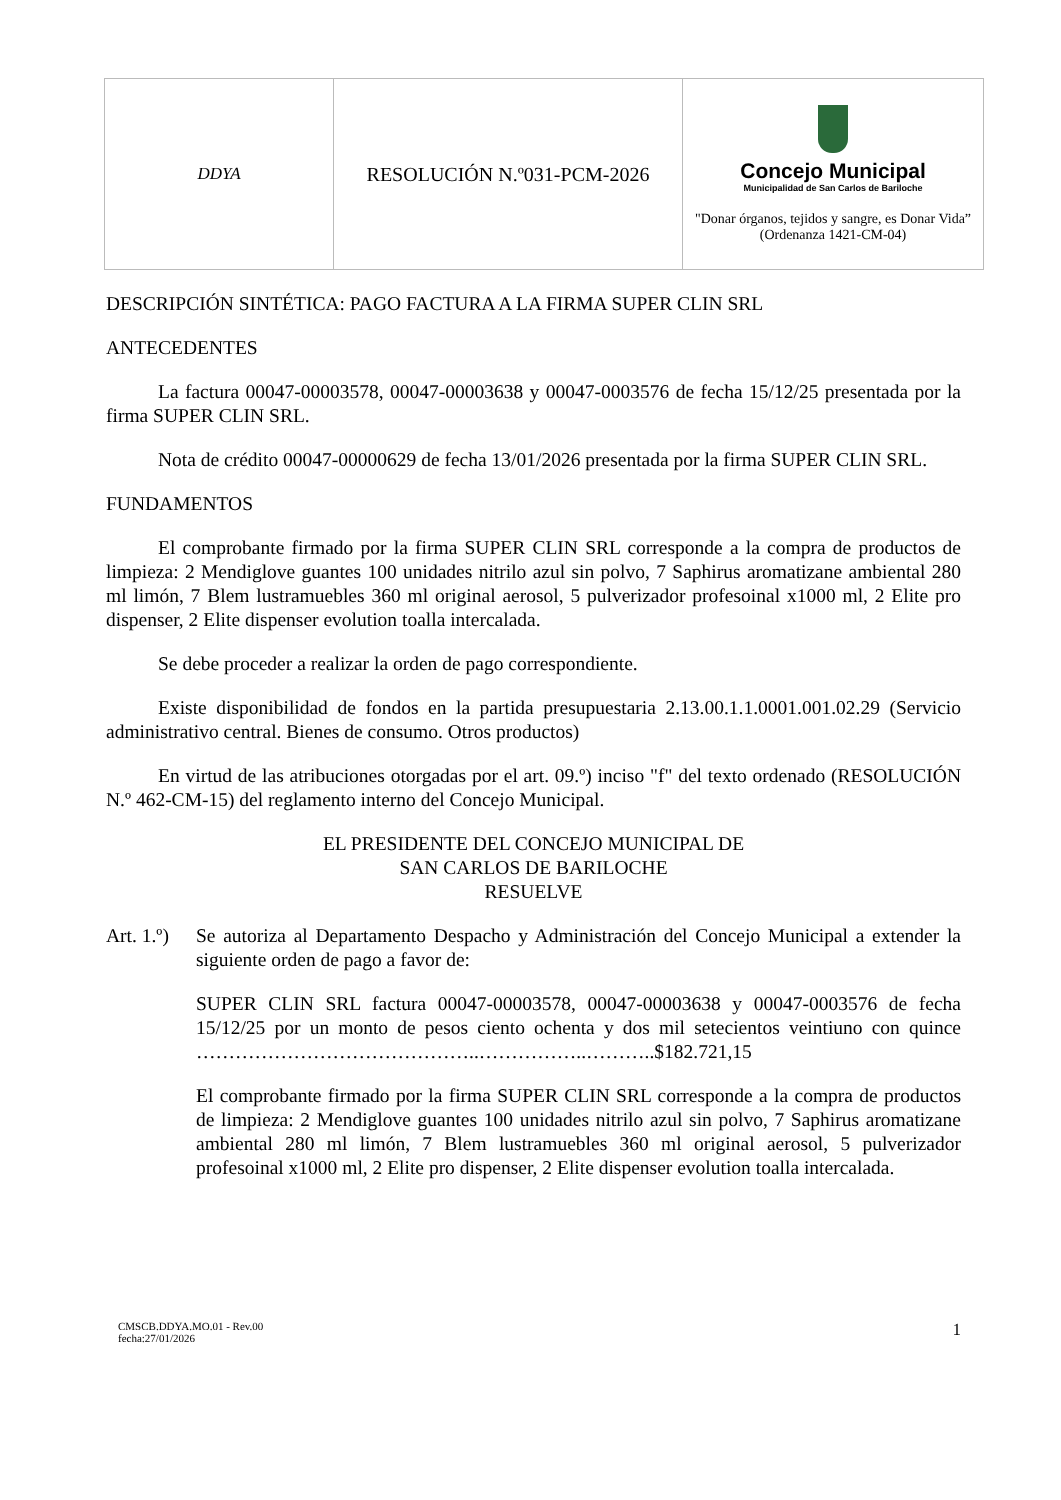| DDYA | RESOLUCIÓN N.º031-PCM-2026 | Concejo Municipal Municipalidad de San Carlos de Bariloche "Donar órganos, tejidos y sangre, es Donar Vida” (Ordenanza 1421-CM-04) |
DESCRIPCIÓN SINTÉTICA: PAGO FACTURA A LA FIRMA SUPER CLIN SRL
ANTECEDENTES
La factura 00047-00003578, 00047-00003638 y 00047-0003576 de fecha 15/12/25 presentada por la firma SUPER CLIN SRL.
Nota de crédito 00047-00000629 de fecha 13/01/2026 presentada por la firma SUPER CLIN SRL.
FUNDAMENTOS
El comprobante firmado por la firma SUPER CLIN SRL corresponde a la compra de productos de limpieza: 2 Mendiglove guantes 100 unidades nitrilo azul sin polvo, 7 Saphirus aromatizane ambiental 280 ml limón, 7 Blem lustramuebles 360 ml original aerosol, 5 pulverizador profesoinal x1000 ml, 2 Elite pro dispenser, 2 Elite dispenser evolution toalla intercalada.
Se debe proceder a realizar la orden de pago correspondiente.
Existe disponibilidad de fondos en la partida presupuestaria 2.13.00.1.1.0001.001.02.29 (Servicio administrativo central. Bienes de consumo. Otros productos)
En virtud de las atribuciones otorgadas por el art. 09.º) inciso "f" del texto ordenado (RESOLUCIÓN N.º 462-CM-15) del reglamento interno del Concejo Municipal.
EL PRESIDENTE DEL CONCEJO MUNICIPAL DE
SAN CARLOS DE BARILOCHE
RESUELVE
Art. 1.º) Se autoriza al Departamento Despacho y Administración del Concejo Municipal a extender la siguiente orden de pago a favor de:
SUPER CLIN SRL factura 00047-00003578, 00047-00003638 y 00047-0003576 de fecha 15/12/25 por un monto de pesos ciento ochenta y dos mil setecientos veintiuno con quince ……………………………………..……………..………..$182.721,15
El comprobante firmado por la firma SUPER CLIN SRL corresponde a la compra de productos de limpieza: 2 Mendiglove guantes 100 unidades nitrilo azul sin polvo, 7 Saphirus aromatizane ambiental 280 ml limón, 7 Blem lustramuebles 360 ml original aerosol, 5 pulverizador profesoinal x1000 ml, 2 Elite pro dispenser, 2 Elite dispenser evolution toalla intercalada.
CMSCB.DDYA.MO.01 - Rev.00
fecha:27/01/2026
1